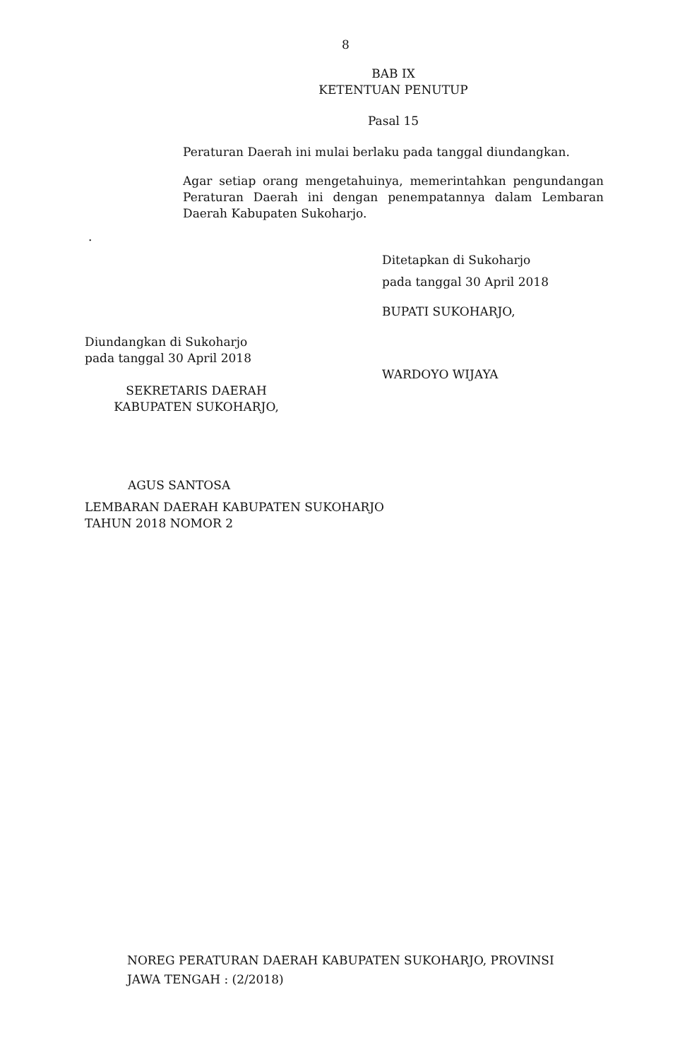8
BAB IX
KETENTUAN PENUTUP
Pasal 15
Peraturan Daerah ini mulai berlaku pada tanggal diundangkan.
Agar setiap orang mengetahuinya, memerintahkan pengundangan Peraturan Daerah ini dengan penempatannya dalam Lembaran Daerah Kabupaten Sukoharjo.
.
Ditetapkan di Sukoharjo
pada tanggal 30 April 2018
BUPATI SUKOHARJO,
Diundangkan di Sukoharjo
pada tanggal 30 April 2018
WARDOYO WIJAYA
SEKRETARIS DAERAH
KABUPATEN SUKOHARJO,
AGUS SANTOSA
LEMBARAN DAERAH KABUPATEN SUKOHARJO
TAHUN 2018 NOMOR 2
NOREG PERATURAN DAERAH KABUPATEN SUKOHARJO, PROVINSI
JAWA TENGAH : (2/2018)